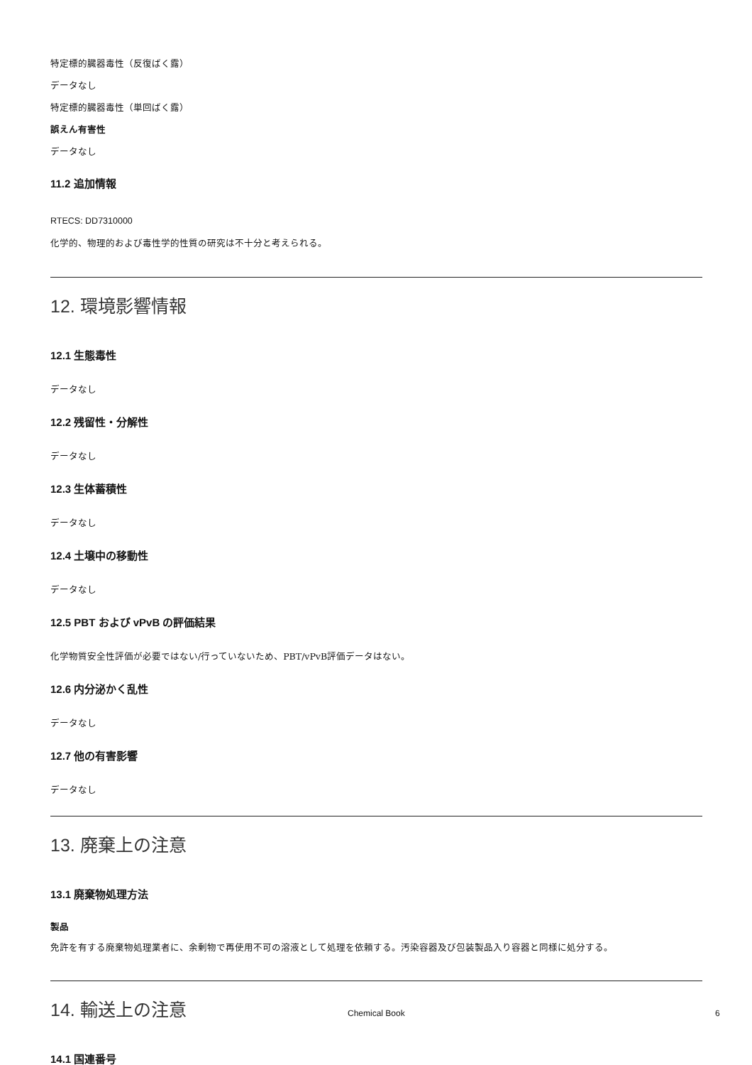特定標的臓器毒性（反復ばく露）
データなし
特定標的臓器毒性（単回ばく露）
誤えん有害性
データなし
11.2 追加情報
RTECS: DD7310000
化学的、物理的および毒性学的性質の研究は不十分と考えられる。
12. 環境影響情報
12.1 生態毒性
データなし
12.2 残留性・分解性
データなし
12.3 生体蓄積性
データなし
12.4 土壌中の移動性
データなし
12.5 PBT および vPvB の評価結果
化学物質安全性評価が必要ではない/行っていないため、PBT/vPvB評価データはない。
12.6 内分泌かく乱性
データなし
12.7 他の有害影響
データなし
13. 廃棄上の注意
13.1 廃棄物処理方法
製品
免許を有する廃棄物処理業者に、余剰物で再使用不可の溶液として処理を依頼する。汚染容器及び包装製品入り容器と同様に処分する。
14. 輸送上の注意
14.1 国連番号
Chemical Book 6